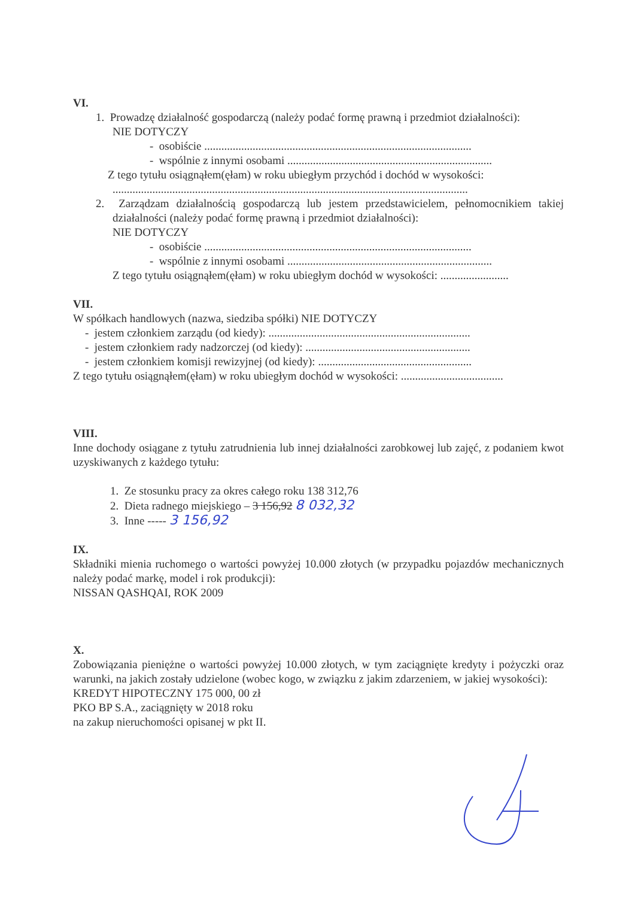VI.
1. Prowadzę działalność gospodarczą (należy podać formę prawną i przedmiot działalności):
NIE DOTYCZY
- osobiście ..............................................................................................
- wspólnie z innymi osobami ........................................................................
Z tego tytułu osiągnąłem(ęłam) w roku ubiegłym przychód i dochód w wysokości:
.............................................................................................................................
2. Zarządzam działalnością gospodarczą lub jestem przedstawicielem, pełnomocnikiem takiej działalności (należy podać formę prawną i przedmiot działalności):
NIE DOTYCZY
- osobiście ..............................................................................................
- wspólnie z innymi osobami ........................................................................
Z tego tytułu osiągnąłem(ęłam) w roku ubiegłym dochód w wysokości: ........................
VII.
W spółkach handlowych (nazwa, siedziba spółki) NIE DOTYCZY
- jestem członkiem zarządu (od kiedy): .......................................................................
- jestem członkiem rady nadzorczej (od kiedy): ..........................................................
- jestem członkiem komisji rewizyjnej (od kiedy): ......................................................
Z tego tytułu osiągnąłem(ęłam) w roku ubiegłym dochód w wysokości: ....................................
VIII.
Inne dochody osiągane z tytułu zatrudnienia lub innej działalności zarobkowej lub zajęć, z podaniem kwot uzyskiwanych z każdego tytułu:
1. Ze stosunku pracy za okres całego roku 138 312,76
2. Dieta radnego miejskiego – 3 156,92 8 032,32
3. Inne ----- 3 156,92
IX.
Składniki mienia ruchomego o wartości powyżej 10.000 złotych (w przypadku pojazdów mechanicznych należy podać markę, model i rok produkcji):
NISSAN QASHQAI, ROK 2009
X.
Zobowiązania pieniężne o wartości powyżej 10.000 złotych, w tym zaciągnięte kredyty i pożyczki oraz warunki, na jakich zostały udzielone (wobec kogo, w związku z jakim zdarzeniem, w jakiej wysokości):
KREDYT HIPOTECZNY 175 000, 00 zł
PKO BP S.A., zaciągnięty w 2018 roku
na zakup nieruchomości opisanej w pkt II.